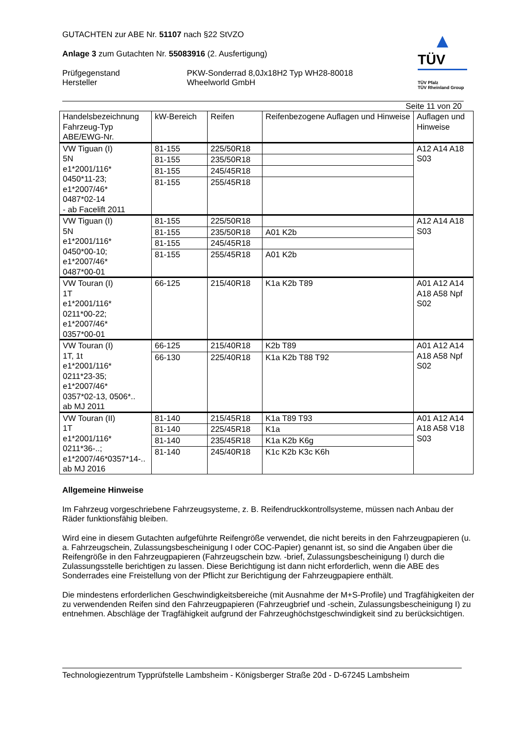GUTACHTEN zur ABE Nr. 51107 nach §22 StVZO
Anlage 3 zum Gutachten Nr. 55083916 (2. Ausfertigung)
Prüfgegenstand
Hersteller
PKW-Sonderrad 8,0Jx18H2 Typ WH28-80018
Wheelworld GmbH
▲
TÜV
TÜV Pfalz
TÜV Rheinland Group
Seite 11 von 20
| Handelsbezeichnung Fahrzeug-Typ ABE/EWG-Nr. | kW-Bereich | Reifen | Reifenbezogene Auflagen und Hinweise | Auflagen und Hinweise |
| --- | --- | --- | --- | --- |
| VW Tiguan (I) 5N e1*2001/116* 0450*11-23; e1*2007/46* 0487*02-14 - ab Facelift 2011 | 81-155 | 225/50R18 | | A12 A14 A18 S03 |
| | 81-155 | 235/50R18 | | |
| | 81-155 | 245/45R18 | | |
| | 81-155 | 255/45R18 | | |
| VW Tiguan (I) 5N e1*2001/116* 0450*00-10; e1*2007/46* 0487*00-01 | 81-155 | 225/50R18 | | A12 A14 A18 S03 |
| | 81-155 | 235/50R18 | A01 K2b | |
| | 81-155 | 245/45R18 | | |
| | 81-155 | 255/45R18 | A01 K2b | |
| VW Touran (I) 1T e1*2001/116* 0211*00-22; e1*2007/46* 0357*00-01 | 66-125 | 215/40R18 | K1a K2b T89 | A01 A12 A14 A18 A58 Npf S02 |
| VW Touran (I) 1T, 1t e1*2001/116* 0211*23-35; e1*2007/46* 0357*02-13, 0506*.. ab MJ 2011 | 66-125 | 215/40R18 | K2b T89 | A01 A12 A14 A18 A58 Npf S02 |
| | 66-130 | 225/40R18 | K1a K2b T88 T92 | |
| VW Touran (II) 1T e1*2001/116* 0211*36-..; e1*2007/46*0357*14-.. ab MJ 2016 | 81-140 | 215/45R18 | K1a T89 T93 | A01 A12 A14 A18 A58 V18 S03 |
| | 81-140 | 225/45R18 | K1a | |
| | 81-140 | 235/45R18 | K1a K2b K6g | |
| | 81-140 | 245/40R18 | K1c K2b K3c K6h | |
Allgemeine Hinweise
Im Fahrzeug vorgeschriebene Fahrzeugsysteme, z. B. Reifendruckkontrollsysteme, müssen nach Anbau der Räder funktionsfähig bleiben.
Wird eine in diesem Gutachten aufgeführte Reifengröße verwendet, die nicht bereits in den Fahrzeugpapieren (u. a. Fahrzeugschein, Zulassungsbescheinigung I oder COC-Papier) genannt ist, so sind die Angaben über die Reifengröße in den Fahrzeugpapieren (Fahrzeugschein bzw. -brief, Zulassungsbescheinigung I) durch die Zulassungsstelle berichtigen zu lassen. Diese Berichtigung ist dann nicht erforderlich, wenn die ABE des Sonderrades eine Freistellung von der Pflicht zur Berichtigung der Fahrzeugpapiere enthält.
Die mindestens erforderlichen Geschwindigkeitsbereiche (mit Ausnahme der M+S-Profile) und Tragfähigkeiten der zu verwendenden Reifen sind den Fahrzeugpapieren (Fahrzeugbrief und -schein, Zulassungsbescheinigung I) zu entnehmen. Abschläge der Tragfähigkeit aufgrund der Fahrzeughöchstgeschwindigkeit sind zu berücksichtigen.
Technologiezentrum Typprüfstelle Lambsheim - Königsberger Straße 20d - D-67245 Lambsheim